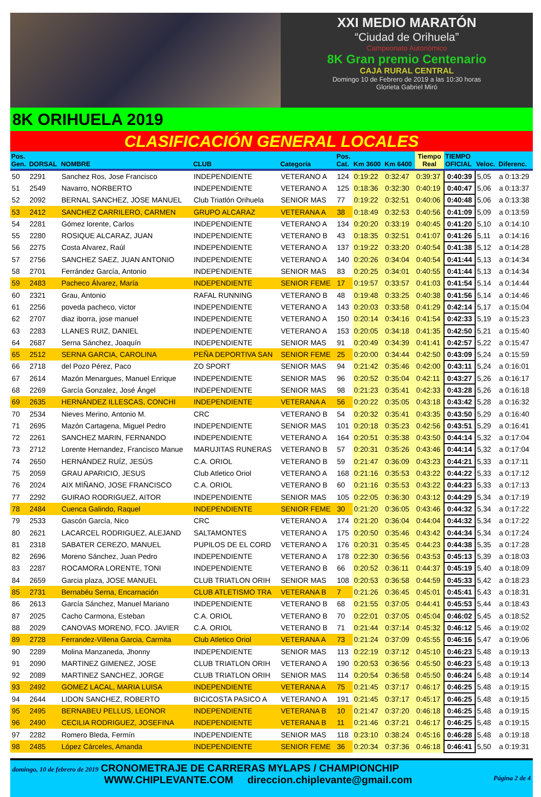XXI MEDIO MARATÓN
“Ciudad de Orihuela”
Campeonato Autonómico
8K Gran premio Centenario
CAJA RURAL CENTRAL
Domingo 10 de Febrero de 2019 a las 10:30 horas
Glorieta Gabriel Miró
8K ORIHUELA 2019
CLASIFICACIÓN GENERAL LOCALES
| Pos. Gen. | DORSAL | NOMBRE | CLUB | Categoría | Pos. Cat. | Km 3600 | Km 6400 | Tiempo Real | TIEMPO OFICIAL | Veloc. | Diferenc. |
| --- | --- | --- | --- | --- | --- | --- | --- | --- | --- | --- | --- |
| 50 | 2291 | Sanchez Ros, Jose Francisco | INDEPENDIENTE | VETERANO A | 124 | 0:19:22 | 0:32:47 | 0:39:37 | 0:40:39 | 5,05 | a 0:13:29 |
| 51 | 2549 | Navarro, NORBERTO | INDEPENDIENTE | VETERANO A | 125 | 0:18:36 | 0:32:30 | 0:40:19 | 0:40:47 | 5,06 | a 0:13:37 |
| 52 | 2092 | BERNAL SANCHEZ, JOSE MANUEL | Club Triatlón Orihuela | SENIOR MAS | 77 | 0:19:22 | 0:32:51 | 0:40:06 | 0:40:48 | 5,06 | a 0:13:38 |
| 53 | 2412 | SANCHEZ CARRILERO, CARMEN | GRUPO ALCARAZ | VETERANA A | 38 | 0:18:49 | 0:32:53 | 0:40:56 | 0:41:09 | 5,09 | a 0:13:59 |
| 54 | 2281 | Gómez lorente, Carlos | INDEPENDIENTE | VETERANO A | 134 | 0:20:20 | 0:33:19 | 0:40:45 | 0:41:20 | 5,10 | a 0:14:10 |
| 55 | 2280 | ROSIQUE ALCARAZ, JUAN | INDEPENDIENTE | VETERANO B | 43 | 0:18:35 | 0:32:51 | 0:41:07 | 0:41:26 | 5,11 | a 0:14:16 |
| 56 | 2275 | Costa Alvarez, Raúl | INDEPENDIENTE | VETERANO A | 137 | 0:19:22 | 0:33:20 | 0:40:54 | 0:41:38 | 5,12 | a 0:14:28 |
| 57 | 2756 | SANCHEZ SAEZ, JUAN ANTONIO | INDEPENDIENTE | VETERANO A | 140 | 0:20:26 | 0:34:04 | 0:40:54 | 0:41:44 | 5,13 | a 0:14:34 |
| 58 | 2701 | Ferrández García, Antonio | INDEPENDIENTE | SENIOR MAS | 83 | 0:20:25 | 0:34:01 | 0:40:55 | 0:41:44 | 5,13 | a 0:14:34 |
| 59 | 2483 | Pacheco Álvarez, María | INDEPENDIENTE | SENIOR FEME | 17 | 0:19:57 | 0:33:57 | 0:41:03 | 0:41:54 | 5,14 | a 0:14:44 |
| 60 | 2321 | Grau, Antonio | RAFAL RUNNING | VETERANO B | 48 | 0:19:48 | 0:33:25 | 0:40:38 | 0:41:56 | 5,14 | a 0:14:46 |
| 61 | 2256 | poveda pacheco, victor | INDEPENDIENTE | VETERANO A | 143 | 0:20:03 | 0:33:58 | 0:41:29 | 0:42:14 | 5,17 | a 0:15:04 |
| 62 | 2707 | diaz iborra, jose manuel | INDEPENDIENTE | VETERANO A | 150 | 0:20:14 | 0:34:16 | 0:41:54 | 0:42:33 | 5,19 | a 0:15:23 |
| 63 | 2283 | LLANES RUIZ, DANIEL | INDEPENDIENTE | VETERANO A | 153 | 0:20:05 | 0:34:18 | 0:41:35 | 0:42:50 | 5,21 | a 0:15:40 |
| 64 | 2687 | Serna Sánchez, Joaquín | INDEPENDIENTE | SENIOR MAS | 91 | 0:20:49 | 0:34:39 | 0:41:41 | 0:42:57 | 5,22 | a 0:15:47 |
| 65 | 2512 | SERNA GARCIA, CAROLINA | PEÑA DEPORTIVA SAN | SENIOR FEME | 25 | 0:20:00 | 0:34:44 | 0:42:50 | 0:43:09 | 5,24 | a 0:15:59 |
| 66 | 2718 | del Pozo Pérez, Paco | ZO SPORT | SENIOR MAS | 94 | 0:21:42 | 0:35:46 | 0:42:00 | 0:43:11 | 5,24 | a 0:16:01 |
| 67 | 2614 | Mazón Menargues, Manuel Enrique | INDEPENDIENTE | SENIOR MAS | 96 | 0:20:52 | 0:35:04 | 0:42:11 | 0:43:27 | 5,26 | a 0:16:17 |
| 68 | 2269 | García Gonzalez, José Ángel | INDEPENDIENTE | SENIOR MAS | 98 | 0:21:23 | 0:35:41 | 0:42:33 | 0:43:28 | 5,26 | a 0:16:18 |
| 69 | 2635 | HERNÁNDEZ ILLESCAS, CONCHI | INDEPENDIENTE | VETERANA A | 56 | 0:20:22 | 0:35:05 | 0:43:18 | 0:43:42 | 5,28 | a 0:16:32 |
| 70 | 2534 | Nieves Merino, Antonio M. | CRC | VETERANO B | 54 | 0:20:32 | 0:35:41 | 0:43:35 | 0:43:50 | 5,29 | a 0:16:40 |
| 71 | 2695 | Mazón Cartagena, Miguel Pedro | INDEPENDIENTE | SENIOR MAS | 101 | 0:20:18 | 0:35:23 | 0:42:56 | 0:43:51 | 5,29 | a 0:16:41 |
| 72 | 2261 | SANCHEZ MARIN, FERNANDO | INDEPENDIENTE | VETERANO A | 164 | 0:20:51 | 0:35:38 | 0:43:50 | 0:44:14 | 5,32 | a 0:17:04 |
| 73 | 2712 | Lorente Hernandez, Francisco Manue | MARUJITAS RUNERAS | VETERANO B | 57 | 0:20:31 | 0:35:26 | 0:43:46 | 0:44:14 | 5,32 | a 0:17:04 |
| 74 | 2650 | HERNÁNDEZ RUÍZ, JESÚS | C.A. ORIOL | VETERANO B | 59 | 0:21:47 | 0:36:09 | 0:43:23 | 0:44:21 | 5,33 | a 0:17:11 |
| 75 | 2059 | GRAU APARICIO, JESUS | Club Atletico Oriol | VETERANO A | 168 | 0:21:16 | 0:35:53 | 0:43:22 | 0:44:22 | 5,33 | a 0:17:12 |
| 76 | 2024 | AIX MIÑANO, JOSE FRANCISCO | C.A. ORIOL | VETERANO B | 60 | 0:21:16 | 0:35:53 | 0:43:22 | 0:44:23 | 5,33 | a 0:17:13 |
| 77 | 2292 | GUIRAO RODRIGUEZ, AITOR | INDEPENDIENTE | SENIOR MAS | 105 | 0:22:05 | 0:36:30 | 0:43:12 | 0:44:29 | 5,34 | a 0:17:19 |
| 78 | 2484 | Cuenca Galindo, Raquel | INDEPENDIENTE | SENIOR FEME | 30 | 0:21:20 | 0:36:05 | 0:43:46 | 0:44:32 | 5,34 | a 0:17:22 |
| 79 | 2533 | Gascón García, Nico | CRC | VETERANO A | 174 | 0:21:20 | 0:36:04 | 0:44:04 | 0:44:32 | 5,34 | a 0:17:22 |
| 80 | 2621 | LACARCEL RODRIGUEZ, ALEJAND | SALTAMONTES | VETERANO A | 175 | 0:20:50 | 0:35:46 | 0:43:42 | 0:44:34 | 5,34 | a 0:17:24 |
| 81 | 2318 | SABATER CEREZO, MANUEL | PUPILOS DE EL CORD | VETERANO A | 176 | 0:20:31 | 0:35:45 | 0:44:23 | 0:44:38 | 5,35 | a 0:17:28 |
| 82 | 2696 | Moreno Sánchez, Juan Pedro | INDEPENDIENTE | VETERANO A | 178 | 0:22:30 | 0:36:56 | 0:43:53 | 0:45:13 | 5,39 | a 0:18:03 |
| 83 | 2287 | ROCAMORA LORENTE, TONI | INDEPENDIENTE | VETERANO B | 66 | 0:20:52 | 0:36:11 | 0:44:37 | 0:45:19 | 5,40 | a 0:18:09 |
| 84 | 2659 | Garcia plaza, JOSE MANUEL | CLUB TRIATLON ORIH | SENIOR MAS | 108 | 0:20:53 | 0:36:58 | 0:44:59 | 0:45:33 | 5,42 | a 0:18:23 |
| 85 | 2731 | Bernabéu Serna, Encarnación | CLUB ATLETISMO TRA | VETERANA B | 7 | 0:21:26 | 0:36:45 | 0:45:01 | 0:45:41 | 5,43 | a 0:18:31 |
| 86 | 2613 | García Sánchez, Manuel Mariano | INDEPENDIENTE | VETERANO B | 68 | 0:21:55 | 0:37:05 | 0:44:41 | 0:45:53 | 5,44 | a 0:18:43 |
| 87 | 2025 | Cacho Carmona, Esteban | C.A. ORIOL | VETERANO B | 70 | 0:22:01 | 0:37:05 | 0:45:04 | 0:46:02 | 5,45 | a 0:18:52 |
| 88 | 2029 | CANOVAS MORENO, FCO. JAVIER | C.A. ORIOL | VETERANO B | 71 | 0:21:44 | 0:37:14 | 0:45:32 | 0:46:12 | 5,46 | a 0:19:02 |
| 89 | 2728 | Ferrandez-Villena Garcia, Carmita | Club Atletico Oriol | VETERANA A | 73 | 0:21:24 | 0:37:09 | 0:45:55 | 0:46:16 | 5,47 | a 0:19:06 |
| 90 | 2289 | Molina Manzaneda, Jhonny | INDEPENDIENTE | SENIOR MAS | 113 | 0:22:19 | 0:37:12 | 0:45:10 | 0:46:23 | 5,48 | a 0:19:13 |
| 91 | 2090 | MARTINEZ GIMENEZ, JOSE | CLUB TRIATLON ORIH | VETERANO A | 190 | 0:20:53 | 0:36:56 | 0:45:50 | 0:46:23 | 5,48 | a 0:19:13 |
| 92 | 2089 | MARTINEZ SANCHEZ, JORGE | CLUB TRIATLON ORIH | SENIOR MAS | 114 | 0:20:54 | 0:36:58 | 0:45:50 | 0:46:24 | 5,48 | a 0:19:14 |
| 93 | 2492 | GOMEZ LACAL, MARIA LUISA | INDEPENDIENTE | VETERANA A | 75 | 0:21:45 | 0:37:17 | 0:46:17 | 0:46:25 | 5,48 | a 0:19:15 |
| 94 | 2644 | LIDON SANCHEZ, ROBERTO | BICICOSTA PASICO A | VETERANO A | 191 | 0:21:45 | 0:37:17 | 0:45:17 | 0:46:25 | 5,48 | a 0:19:15 |
| 95 | 2495 | BERNABEU PELLUS, LEONOR | INDEPENDIENTE | VETERANA B | 10 | 0:21:47 | 0:37:20 | 0:46:18 | 0:46:25 | 5,48 | a 0:19:15 |
| 96 | 2490 | CECILIA RODRIGUEZ, JOSEFINA | INDEPENDIENTE | VETERANA B | 11 | 0:21:46 | 0:37:21 | 0:46:17 | 0:46:25 | 5,48 | a 0:19:15 |
| 97 | 2282 | Romero Bleda, Fermín | INDEPENDIENTE | SENIOR MAS | 118 | 0:23:10 | 0:38:24 | 0:45:16 | 0:46:28 | 5,48 | a 0:19:18 |
| 98 | 2485 | López Cárceles, Amanda | INDEPENDIENTE | SENIOR FEME | 36 | 0:20:34 | 0:37:36 | 0:46:18 | 0:46:41 | 5,50 | a 0:19:31 |
domingo, 10 de febrero de 2019 CRONOMETRAJE DE CARRERAS MYLAPS / CHAMPIONCHIP
WWW.CHIPLEVANTE.COM direccion.chiplevante@gmail.com Página 2 de 4